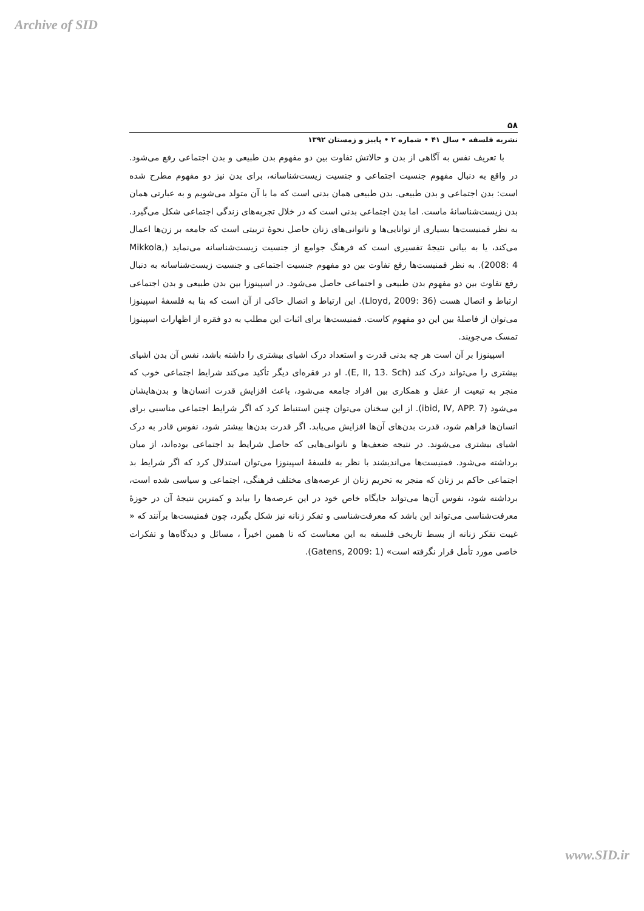Archive of SID
۵۸
نشریه فلسفه • سال ۴۱ • شماره ۲ • پاییز و زمستان ۱۳۹۲
با تعریف نفس به آگاهی از بدن و حالاتش تفاوت بین دو مفهوم بدن طبیعی و بدن اجتماعی رفع می‌شود. در واقع به دنبال مفهوم جنسیت اجتماعی و جنسیت زیست‌شناسانه، برای بدن نیز دو مفهوم مطرح شده است: بدن اجتماعی و بدن طبیعی. بدن طبیعی همان بدنی است که ما با آن متولد می‌شویم و به عبارتی همان بدن زیست‌شناسانهٔ ماست. اما بدن اجتماعی بدنی است که در خلال تجربه‌های زندگی اجتماعی شکل می‌گیرد. به نظر فمنیست‌ها بسیاری از توانایی‌ها و ناتوانی‌های زنان حاصل نحوهٔ تربیتی است که جامعه بر زن‌ها اعمال می‌کند، یا به بیانی نتیجهٔ تفسیری است که فرهنگ جوامع از جنسیت زیست‌شناسانه می‌نماید (Mikkola, 2008: 4). به نظر فمنیست‌ها رفع تفاوت بین دو مفهوم جنسیت اجتماعی و جنسیت زیست‌شناسانه به دنبال رفع تفاوت بین دو مفهوم بدن طبیعی و اجتماعی حاصل می‌شود. در اسپینوزا بین بدن طبیعی و بدن اجتماعی ارتباط و اتصال هست (Lloyd, 2009: 36). این ارتباط و اتصال حاکی از آن است که بنا به فلسفهٔ اسپینوزا می‌توان از فاصلهٔ بین این دو مفهوم کاست. فمنیست‌ها برای اثبات این مطلب به دو فقره از اظهارات اسپینوزا تمسک می‌جویند.
اسپینوزا بر آن است هر چه بدنی قدرت و استعداد درک اشیای بیشتری را داشته باشد، نفس آن بدن اشیای بیشتری را می‌تواند درک کند (E, II, 13. Sch). او در فقره‌ای دیگر تأکید می‌کند شرایط اجتماعی خوب که منجر به تبعیت از عقل و همکاری بین افراد جامعه می‌شود، باعث افزایش قدرت انسان‌ها و بدن‌هایشان می‌شود (ibid, IV, APP. 7). از این سخنان می‌توان چنین استنباط کرد که اگر شرایط اجتماعی مناسبی برای انسان‌ها فراهم شود، قدرت بدن‌های آن‌ها افزایش می‌یابد. اگر قدرت بدن‌ها بیشتر شود، نفوس قادر به درک اشیای بیشتری می‌شوند. در نتیجه ضعف‌ها و ناتوانی‌هایی که حاصل شرایط بد اجتماعی بوده‌اند، از میان برداشته می‌شود. فمنیست‌ها می‌اندیشند با نظر به فلسفهٔ اسپینوزا می‌توان استدلال کرد که اگر شرایط بد اجتماعی حاکم بر زنان که منجر به تحریم زنان از عرصه‌های مختلف فرهنگی، اجتماعی و سیاسی شده است، برداشته شود، نفوس آن‌ها می‌تواند جایگاه خاص خود در این عرصه‌ها را بیابد و کمترین نتیجهٔ آن در حوزهٔ معرفت‌شناسی می‌تواند این باشد که معرفت‌شناسی و تفکر زنانه نیز شکل بگیرد، چون فمنیست‌ها برآنند که « غیبت تفکر زنانه از بسط تاریخی فلسفه به این معناست که تا همین اخیراً ، مسائل و دیدگاه‌ها و تفکرات خاصی مورد تأمل قرار نگرفته است» (Gatens, 2009: 1).
www.SID.ir